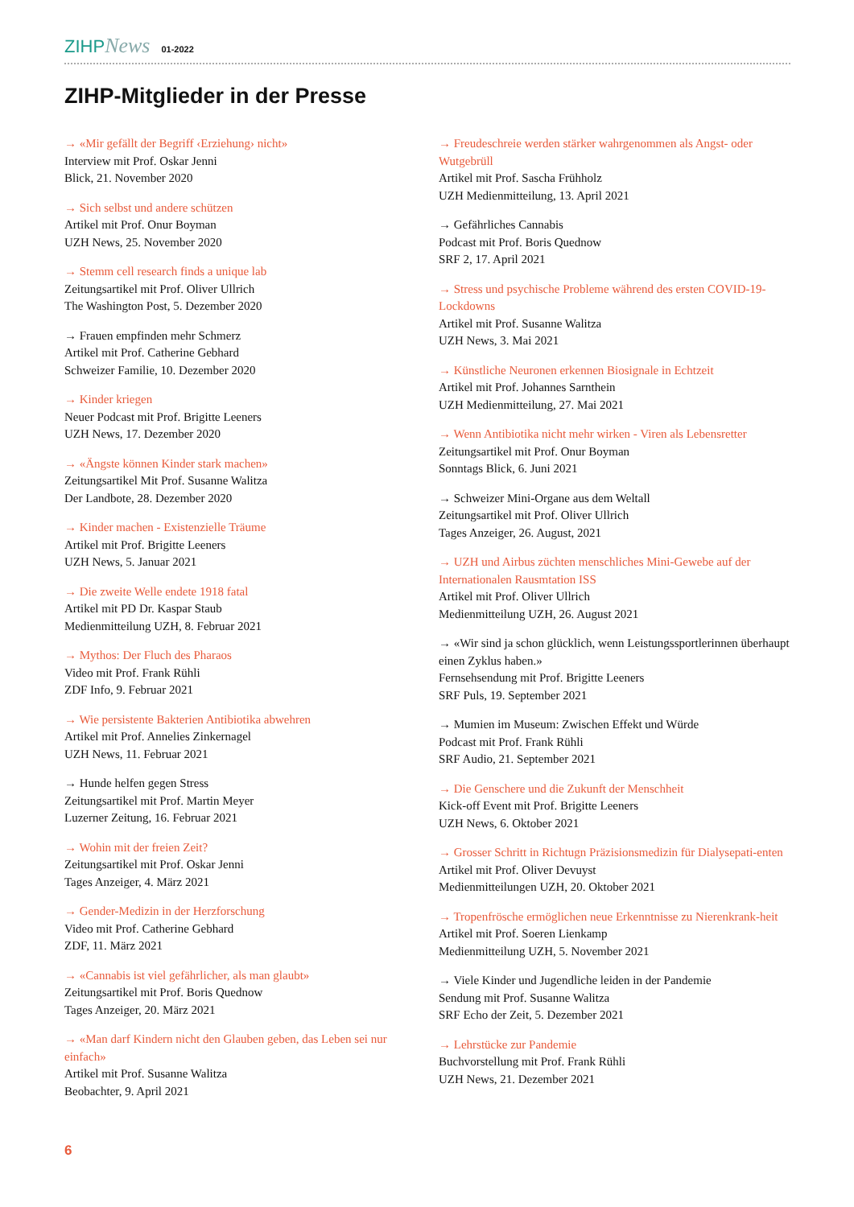ZIHPNews 01-2022
ZIHP-Mitglieder in der Presse
→ «Mir gefällt der Begriff ‹Erziehung› nicht»
Interview mit Prof. Oskar Jenni
Blick, 21. November 2020
→ Sich selbst und andere schützen
Artikel mit Prof. Onur Boyman
UZH News, 25. November 2020
→ Stemm cell research finds a unique lab
Zeitungsartikel mit Prof. Oliver Ullrich
The Washington Post, 5. Dezember 2020
→ Frauen empfinden mehr Schmerz
Artikel mit Prof. Catherine Gebhard
Schweizer Familie, 10. Dezember 2020
→ Kinder kriegen
Neuer Podcast mit Prof. Brigitte Leeners
UZH News, 17. Dezember 2020
→ «Ängste können Kinder stark machen»
Zeitungsartikel Mit Prof. Susanne Walitza
Der Landbote, 28. Dezember 2020
→ Kinder machen - Existenzielle Träume
Artikel mit Prof. Brigitte Leeners
UZH News, 5. Januar 2021
→ Die zweite Welle endete 1918 fatal
Artikel mit PD Dr. Kaspar Staub
Medienmitteilung UZH, 8. Februar 2021
→ Mythos: Der Fluch des Pharaos
Video mit Prof. Frank Rühli
ZDF Info, 9. Februar 2021
→ Wie persistente Bakterien Antibiotika abwehren
Artikel mit Prof. Annelies Zinkernagel
UZH News, 11. Februar 2021
→ Hunde helfen gegen Stress
Zeitungsartikel mit Prof. Martin Meyer
Luzerner Zeitung, 16. Februar 2021
→ Wohin mit der freien Zeit?
Zeitungsartikel mit Prof. Oskar Jenni
Tages Anzeiger, 4. März 2021
→ Gender-Medizin in der Herzforschung
Video mit Prof. Catherine Gebhard
ZDF, 11. März 2021
→ «Cannabis ist viel gefährlicher, als man glaubt»
Zeitungsartikel mit Prof. Boris Quednow
Tages Anzeiger, 20. März 2021
→ «Man darf Kindern nicht den Glauben geben, das Leben sei nur einfach»
Artikel mit Prof. Susanne Walitza
Beobachter, 9. April 2021
→ Freudeschreie werden stärker wahrgenommen als Angst- oder Wutgebrüll
Artikel mit Prof. Sascha Frühholz
UZH Medienmitteilung, 13. April 2021
→ Gefährliches Cannabis
Podcast mit Prof. Boris Quednow
SRF 2, 17. April 2021
→ Stress und psychische Probleme während des ersten COVID-19-Lockdowns
Artikel mit Prof. Susanne Walitza
UZH News, 3. Mai 2021
→ Künstliche Neuronen erkennen Biosignale in Echtzeit
Artikel mit Prof. Johannes Sarnthein
UZH Medienmitteilung, 27. Mai 2021
→ Wenn Antibiotika nicht mehr wirken - Viren als Lebensretter
Zeitungsartikel mit Prof. Onur Boyman
Sonntags Blick, 6. Juni 2021
→ Schweizer Mini-Organe aus dem Weltall
Zeitungsartikel mit Prof. Oliver Ullrich
Tages Anzeiger, 26. August, 2021
→ UZH und Airbus züchten menschliches Mini-Gewebe auf der Internationalen Rausmtation ISS
Artikel mit Prof. Oliver Ullrich
Medienmitteilung UZH, 26. August 2021
→ «Wir sind ja schon glücklich, wenn Leistungssportlerinnen überhaupt einen Zyklus haben.»
Fernsehsendung mit Prof. Brigitte Leeners
SRF Puls, 19. September 2021
→ Mumien im Museum: Zwischen Effekt und Würde
Podcast mit Prof. Frank Rühli
SRF Audio, 21. September 2021
→ Die Genschere und die Zukunft der Menschheit
Kick-off Event mit Prof. Brigitte Leeners
UZH News, 6. Oktober 2021
→ Grosser Schritt in Richtugn Präzisionsmedizin für Dialysepati-enten
Artikel mit Prof. Oliver Devuyst
Medienmitteilungen UZH, 20. Oktober 2021
→ Tropenfrösche ermöglichen neue Erkenntnisse zu Nierenkrank-heit
Artikel mit Prof. Soeren Lienkamp
Medienmitteilung UZH, 5. November 2021
→ Viele Kinder und Jugendliche leiden in der Pandemie
Sendung mit Prof. Susanne Walitza
SRF Echo der Zeit, 5. Dezember 2021
→ Lehrstücke zur Pandemie
Buchvorstellung mit Prof. Frank Rühli
UZH News, 21. Dezember 2021
6